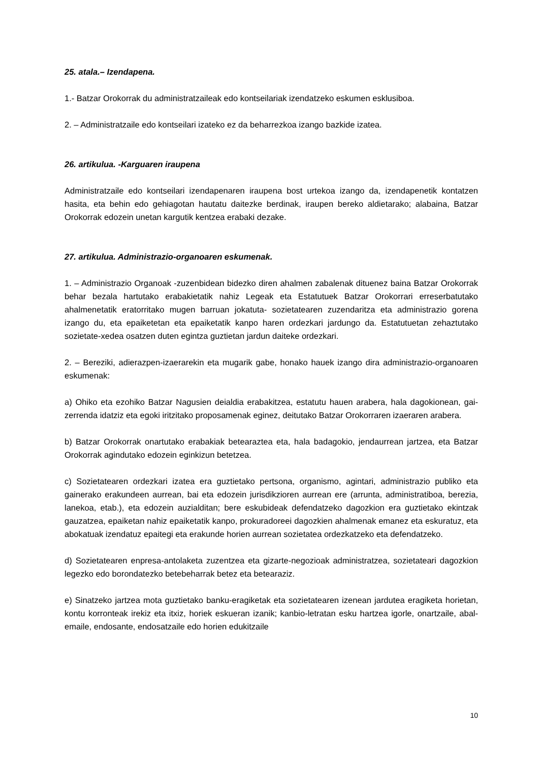25. atala.– Izendapena.
1.- Batzar Orokorrak du administratzaileak edo kontseilariak izendatzeko eskumen esklusiboa.
2. – Administratzaile edo kontseilari izateko ez da beharrezkoa izango bazkide izatea.
26. artikulua. -Karguaren iraupena
Administratzaile edo kontseilari izendapenaren iraupena bost urtekoa izango da, izendapenetik kontatzen hasita, eta behin edo gehiagotan hautatu daitezke berdinak, iraupen bereko aldietarako; alabaina, Batzar Orokorrak edozein unetan kargutik kentzea erabaki dezake.
27. artikulua. Administrazio-organoaren eskumenak.
1. – Administrazio Organoak -zuzenbidean bidezko diren ahalmen zabalenak dituenez baina Batzar Orokorrak behar bezala hartutako erabakietatik nahiz Legeak eta Estatutuek Batzar Orokorrari erreserbatutako ahalmenetatik eratorritako mugen barruan jokatuta- sozietatearen zuzendaritza eta administrazio gorena izango du, eta epaiketetan eta epaiketatik kanpo haren ordezkari jardungo da. Estatutuetan zehaztutako sozietate-xedea osatzen duten egintza guztietan jardun daiteke ordezkari.
2. – Bereziki, adierazpen-izaerarekin eta mugarik gabe, honako hauek izango dira administrazio-organoaren eskumenak:
a) Ohiko eta ezohiko Batzar Nagusien deialdia erabakitzea, estatutu hauen arabera, hala dagokionean, gai-zerrenda idatziz eta egoki iritzitako proposamenak eginez, deitutako Batzar Orokorraren izaeraren arabera.
b) Batzar Orokorrak onartutako erabakiak betearaztea eta, hala badagokio, jendaurrean jartzea, eta Batzar Orokorrak agindutako edozein eginkizun betetzea.
c) Sozietatearen ordezkari izatea era guztietako pertsona, organismo, agintari, administrazio publiko eta gainerako erakundeen aurrean, bai eta edozein jurisdikzioren aurrean ere (arrunta, administratiboa, berezia, lanekoa, etab.), eta edozein auzialditan; bere eskubideak defendatzeko dagozkion era guztietako ekintzak gauzatzea, epaiketan nahiz epaiketatik kanpo, prokuradoreei dagozkien ahalmenak emanez eta eskuratuz, eta abokatuak izendatuz epaitegi eta erakunde horien aurrean sozietatea ordezkatzeko eta defendatzeko.
d) Sozietatearen enpresa-antolaketa zuzentzea eta gizarte-negozioak administratzea, sozietateari dagozkion legezko edo borondatezko betebeharrak betez eta betearaziz.
e) Sinatzeko jartzea mota guztietako banku-eragiketak eta sozietatearen izenean jardutea eragiketa horietan, kontu korronteak irekiz eta itxiz, horiek eskueran izanik; kanbio-letratan esku hartzea igorle, onartzaile, abal-emaile, endosante, endosatzaile edo horien edukitzaile
10